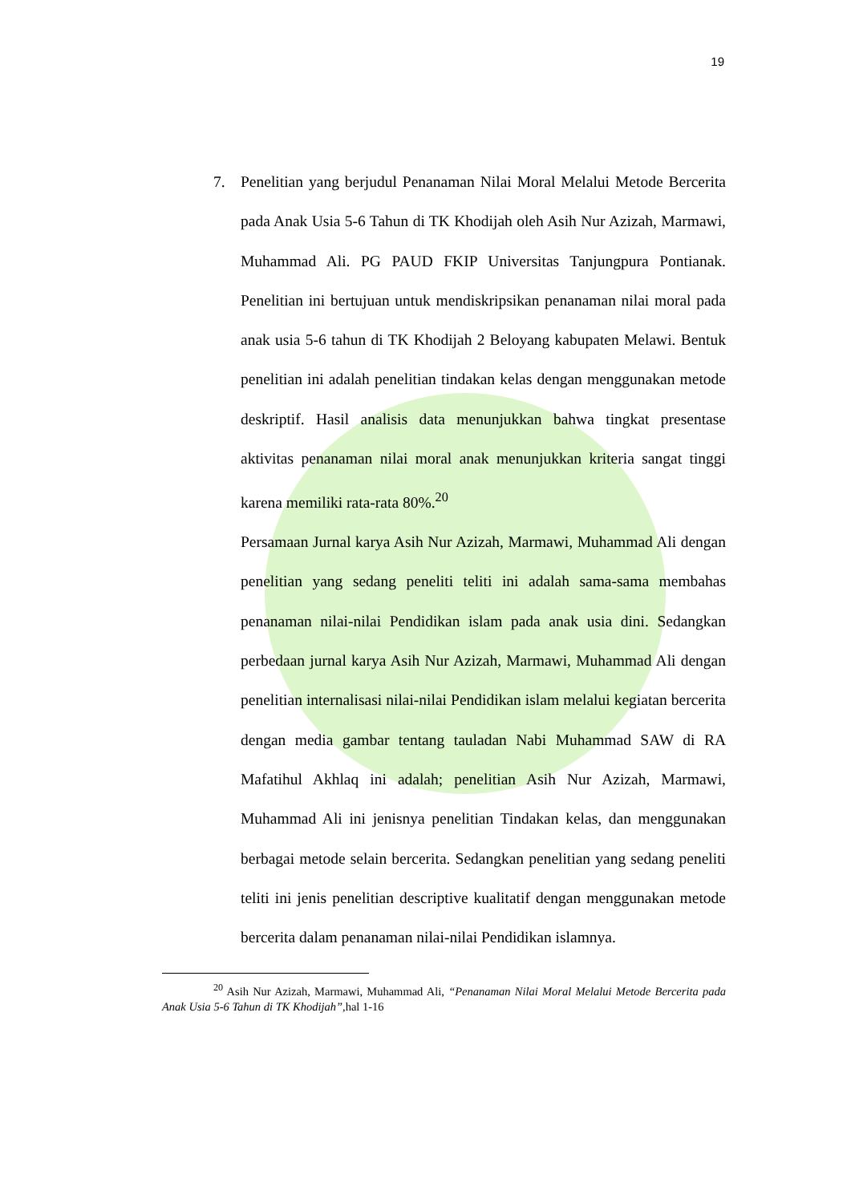19
7. Penelitian yang berjudul Penanaman Nilai Moral Melalui Metode Bercerita pada Anak Usia 5-6 Tahun di TK Khodijah oleh Asih Nur Azizah, Marmawi, Muhammad Ali. PG PAUD FKIP Universitas Tanjungpura Pontianak. Penelitian ini bertujuan untuk mendiskripsikan penanaman nilai moral pada anak usia 5-6 tahun di TK Khodijah 2 Beloyang kabupaten Melawi. Bentuk penelitian ini adalah penelitian tindakan kelas dengan menggunakan metode deskriptif. Hasil analisis data menunjukkan bahwa tingkat presentase aktivitas penanaman nilai moral anak menunjukkan kriteria sangat tinggi karena memiliki rata-rata 80%.<sup>20</sup>
Persamaan Jurnal karya Asih Nur Azizah, Marmawi, Muhammad Ali dengan penelitian yang sedang peneliti teliti ini adalah sama-sama membahas penanaman nilai-nilai Pendidikan islam pada anak usia dini. Sedangkan perbedaan jurnal karya Asih Nur Azizah, Marmawi, Muhammad Ali dengan penelitian internalisasi nilai-nilai Pendidikan islam melalui kegiatan bercerita dengan media gambar tentang tauladan Nabi Muhammad SAW di RA Mafatihul Akhlaq ini adalah; penelitian Asih Nur Azizah, Marmawi, Muhammad Ali ini jenisnya penelitian Tindakan kelas, dan menggunakan berbagai metode selain bercerita. Sedangkan penelitian yang sedang peneliti teliti ini jenis penelitian descriptive kualitatif dengan menggunakan metode bercerita dalam penanaman nilai-nilai Pendidikan islamnya.
<sup>20</sup> Asih Nur Azizah, Marmawi, Muhammad Ali, “Penanaman Nilai Moral Melalui Metode Bercerita pada Anak Usia 5-6 Tahun di TK Khodijah”,hal 1-16